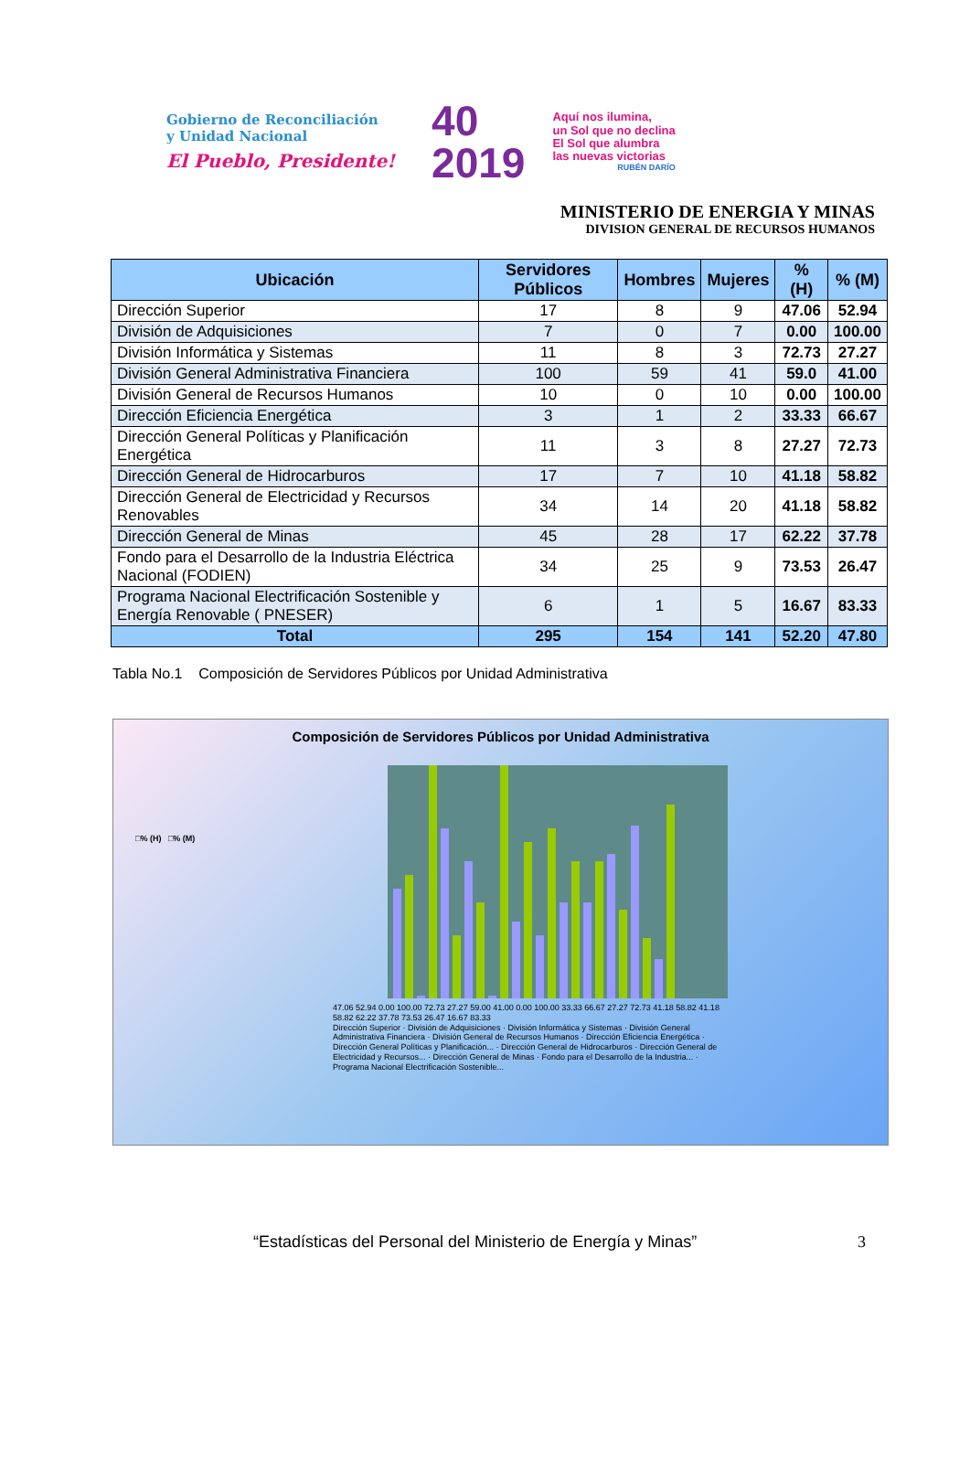Gobierno de Reconciliación
y Unidad Nacional
El Pueblo, Presidente!
40
2019
Aquí nos ilumina,
un Sol que no declina
El Sol que alumbra
las nuevas victorias
RUBÉN DARÍO
MINISTERIO DE ENERGIA Y MINAS
DIVISION GENERAL DE RECURSOS HUMANOS
| Ubicación | Servidores Públicos | Hombres | Mujeres | % (H) | % (M) |
| --- | --- | --- | --- | --- | --- |
| Dirección Superior | 17 | 8 | 9 | 47.06 | 52.94 |
| División de Adquisiciones | 7 | 0 | 7 | 0.00 | 100.00 |
| División Informática y Sistemas | 11 | 8 | 3 | 72.73 | 27.27 |
| División General Administrativa Financiera | 100 | 59 | 41 | 59.0 | 41.00 |
| División General de Recursos Humanos | 10 | 0 | 10 | 0.00 | 100.00 |
| Dirección Eficiencia Energética | 3 | 1 | 2 | 33.33 | 66.67 |
| Dirección General Políticas y Planificación Energética | 11 | 3 | 8 | 27.27 | 72.73 |
| Dirección General de Hidrocarburos | 17 | 7 | 10 | 41.18 | 58.82 |
| Dirección General de Electricidad y Recursos Renovables | 34 | 14 | 20 | 41.18 | 58.82 |
| Dirección General de Minas | 45 | 28 | 17 | 62.22 | 37.78 |
| Fondo para el Desarrollo de la Industria Eléctrica Nacional (FODIEN) | 34 | 25 | 9 | 73.53 | 26.47 |
| Programa Nacional Electrificación Sostenible y Energía Renovable ( PNESER) | 6 | 1 | 5 | 16.67 | 83.33 |
| Total | 295 | 154 | 141 | 52.20 | 47.80 |
Tabla No.1 Composición de Servidores Públicos por Unidad Administrativa
Composición de Servidores Públicos por Unidad Administrativa
□% (H) □% (M)
47.06 52.94 0.00 100.00 72.73 27.27 59.00 41.00 0.00 100.00 33.33 66.67 27.27 72.73 41.18 58.82 41.18 58.82 62.22 37.78 73.53 26.47 16.67 83.33
Dirección Superior · División de Adquisiciones · División Informática y Sistemas · División General Administrativa Financiera · División General de Recursos Humanos · Dirección Eficiencia Energética · Dirección General Políticas y Planificación... · Dirección General de Hidrocarburos · Dirección General de Electricidad y Recursos... · Dirección General de Minas · Fondo para el Desarrollo de la Industria... · Programa Nacional Electrificación Sostenible...
“Estadísticas del Personal del Ministerio de Energía y Minas” 3